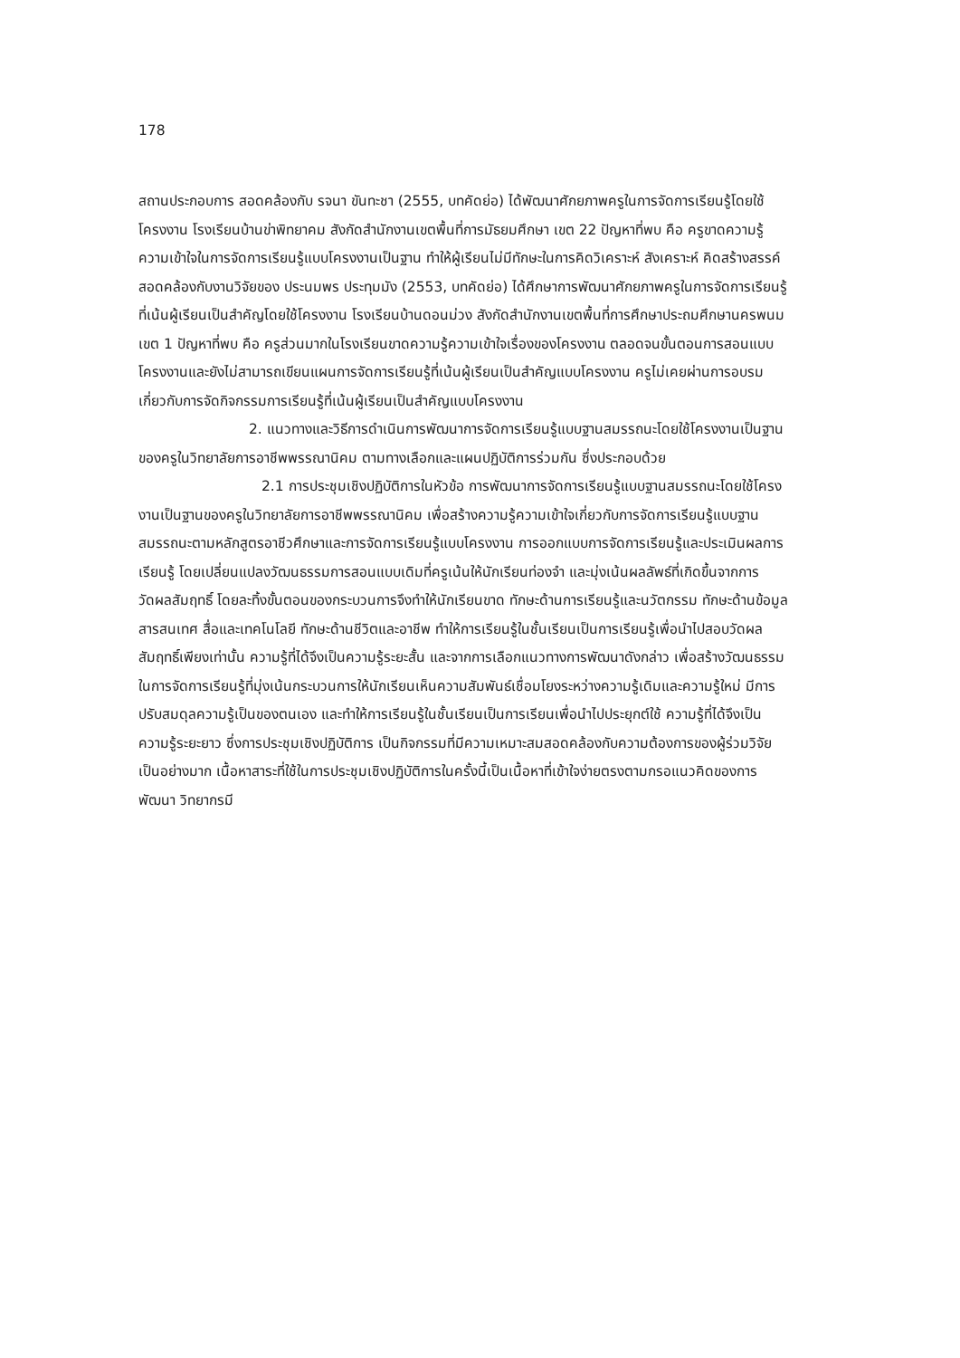178
สถานประกอบการ สอดคล้องกับ รจนา ขันทะชา (2555, บทคัดย่อ) ได้พัฒนาศักยภาพครูในการจัดการเรียนรู้โดยใช้โครงงาน โรงเรียนบ้านข่าพิทยาคม สังกัดสำนักงานเขตพื้นที่การมัธยมศึกษา เขต 22 ปัญหาที่พบ คือ ครูขาดความรู้ ความเข้าใจในการจัดการเรียนรู้แบบโครงงานเป็นฐาน ทำให้ผู้เรียนไม่มีทักษะในการคิดวิเคราะห์ สังเคราะห์ คิดสร้างสรรค์ สอดคล้องกับงานวิจัยของ ประนมพร ประทุมมัง (2553, บทคัดย่อ) ได้ศึกษาการพัฒนาศักยภาพครูในการจัดการเรียนรู้ที่เน้นผู้เรียนเป็นสำคัญโดยใช้โครงงาน โรงเรียนบ้านดอนม่วง สังกัดสำนักงานเขตพื้นที่การศึกษาประถมศึกษานครพนม เขต 1 ปัญหาที่พบ คือ ครูส่วนมากในโรงเรียนขาดความรู้ความเข้าใจเรื่องของโครงงาน ตลอดจนขั้นตอนการสอนแบบโครงงานและยังไม่สามารถเขียนแผนการจัดการเรียนรู้ที่เน้นผู้เรียนเป็นสำคัญแบบโครงงาน ครูไม่เคยผ่านการอบรมเกี่ยวกับการจัดกิจกรรมการเรียนรู้ที่เน้นผู้เรียนเป็นสำคัญแบบโครงงาน
2. แนวทางและวิธีการดำเนินการพัฒนาการจัดการเรียนรู้แบบฐานสมรรถนะโดยใช้โครงงานเป็นฐานของครูในวิทยาลัยการอาชีพพรรณานิคม ตามทางเลือกและแผนปฏิบัติการร่วมกัน ซึ่งประกอบด้วย
2.1 การประชุมเชิงปฏิบัติการในหัวข้อ การพัฒนาการจัดการเรียนรู้แบบฐานสมรรถนะโดยใช้โครงงานเป็นฐานของครูในวิทยาลัยการอาชีพพรรณานิคม เพื่อสร้างความรู้ความเข้าใจเกี่ยวกับการจัดการเรียนรู้แบบฐานสมรรถนะตามหลักสูตรอาชีวศึกษาและการจัดการเรียนรู้แบบโครงงาน การออกแบบการจัดการเรียนรู้และประเมินผลการเรียนรู้ โดยเปลี่ยนแปลงวัฒนธรรมการสอนแบบเดิมที่ครูเน้นให้นักเรียนท่องจำ และมุ่งเน้นผลลัพธ์ที่เกิดขึ้นจากการวัดผลสัมฤทธิ์ โดยละทิ้งขั้นตอนของกระบวนการจึงทำให้นักเรียนขาด ทักษะด้านการเรียนรู้และนวัตกรรม ทักษะด้านข้อมูลสารสนเทศ สื่อและเทคโนโลยี ทักษะด้านชีวิตและอาชีพ ทำให้การเรียนรู้ในชั้นเรียนเป็นการเรียนรู้เพื่อนำไปสอบวัดผลสัมฤทธิ์เพียงเท่านั้น ความรู้ที่ได้จึงเป็นความรู้ระยะสั้น และจากการเลือกแนวทางการพัฒนาดังกล่าว เพื่อสร้างวัฒนธรรมในการจัดการเรียนรู้ที่มุ่งเน้นกระบวนการให้นักเรียนเห็นความสัมพันธ์เชื่อมโยงระหว่างความรู้เดิมและความรู้ใหม่ มีการปรับสมดุลความรู้เป็นของตนเอง และทำให้การเรียนรู้ในชั้นเรียนเป็นการเรียนเพื่อนำไปประยุกต์ใช้ ความรู้ที่ได้จึงเป็นความรู้ระยะยาว ซึ่งการประชุมเชิงปฏิบัติการ เป็นกิจกรรมที่มีความเหมาะสมสอดคล้องกับความต้องการของผู้ร่วมวิจัยเป็นอย่างมาก เนื้อหาสาระที่ใช้ในการประชุมเชิงปฏิบัติการในครั้งนี้เป็นเนื้อหาที่เข้าใจง่ายตรงตามกรอแนวคิดของการพัฒนา วิทยากรมี